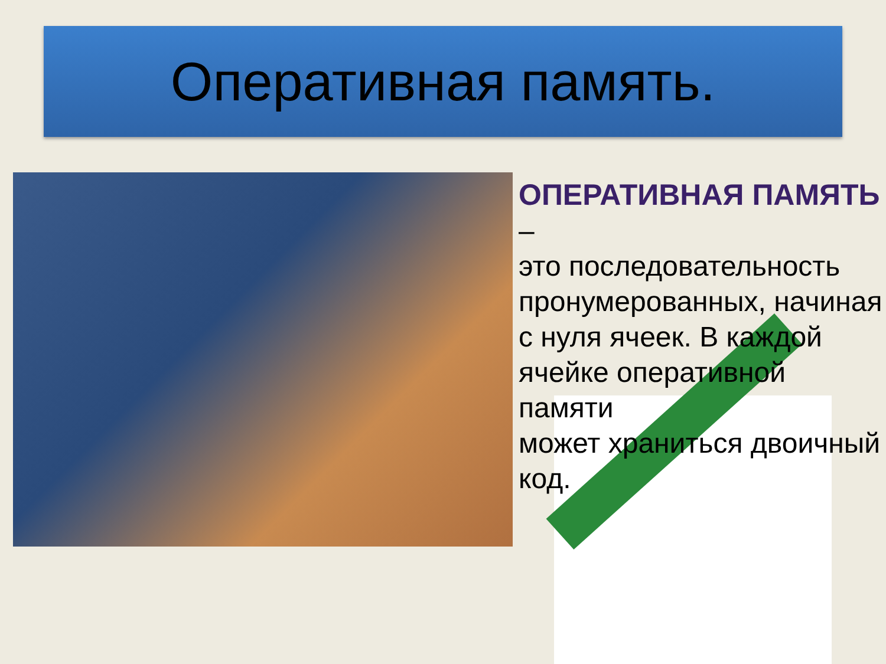Оперативная память.
ОПЕРАТИВНАЯ ПАМЯТЬ
–
это последовательность пронумерованных, начиная
с нуля ячеек. В каждой ячейке оперативной памяти
может храниться двоичный
код.